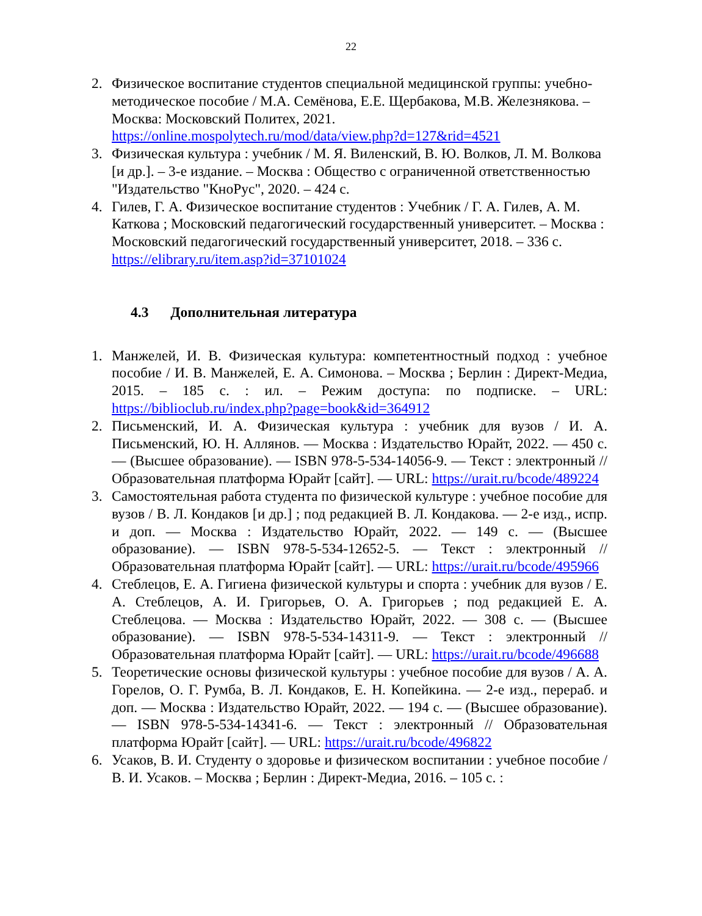22
2. Физическое воспитание студентов специальной медицинской группы: учебно-методическое пособие / М.А. Семёнова, Е.Е. Щербакова, М.В. Железнякова. – Москва: Московский Политех, 2021. https://online.mospolytech.ru/mod/data/view.php?d=127&rid=4521
3. Физическая культура : учебник / М. Я. Виленский, В. Ю. Волков, Л. М. Волкова [и др.]. – 3-е издание. – Москва : Общество с ограниченной ответственностью "Издательство "КноРус", 2020. – 424 с.
4. Гилев, Г. А. Физическое воспитание студентов : Учебник / Г. А. Гилев, А. М. Каткова ; Московский педагогический государственный университет. – Москва : Московский педагогический государственный университет, 2018. – 336 с. https://elibrary.ru/item.asp?id=37101024
4.3 Дополнительная литература
1. Манжелей, И. В. Физическая культура: компетентностный подход : учебное пособие / И. В. Манжелей, Е. А. Симонова. – Москва ; Берлин : Директ-Медиа, 2015. – 185 с. : ил. – Режим доступа: по подписке. – URL: https://biblioclub.ru/index.php?page=book&id=364912
2. Письменский, И. А. Физическая культура : учебник для вузов / И. А. Письменский, Ю. Н. Аллянов. — Москва : Издательство Юрайт, 2022. — 450 с. — (Высшее образование). — ISBN 978-5-534-14056-9. — Текст : электронный // Образовательная платформа Юрайт [сайт]. — URL: https://urait.ru/bcode/489224
3. Самостоятельная работа студента по физической культуре : учебное пособие для вузов / В. Л. Кондаков [и др.] ; под редакцией В. Л. Кондакова. — 2-е изд., испр. и доп. — Москва : Издательство Юрайт, 2022. — 149 с. — (Высшее образование). — ISBN 978-5-534-12652-5. — Текст : электронный // Образовательная платформа Юрайт [сайт]. — URL: https://urait.ru/bcode/495966
4. Стеблецов, Е. А. Гигиена физической культуры и спорта : учебник для вузов / Е. А. Стеблецов, А. И. Григорьев, О. А. Григорьев ; под редакцией Е. А. Стеблецова. — Москва : Издательство Юрайт, 2022. — 308 с. — (Высшее образование). — ISBN 978-5-534-14311-9. — Текст : электронный // Образовательная платформа Юрайт [сайт]. — URL: https://urait.ru/bcode/496688
5. Теоретические основы физической культуры : учебное пособие для вузов / А. А. Горелов, О. Г. Румба, В. Л. Кондаков, Е. Н. Копейкина. — 2-е изд., перераб. и доп. — Москва : Издательство Юрайт, 2022. — 194 с. — (Высшее образование). — ISBN 978-5-534-14341-6. — Текст : электронный // Образовательная платформа Юрайт [сайт]. — URL: https://urait.ru/bcode/496822
6. Усаков, В. И. Студенту о здоровье и физическом воспитании : учебное пособие / В. И. Усаков. – Москва ; Берлин : Директ-Медиа, 2016. – 105 с. :